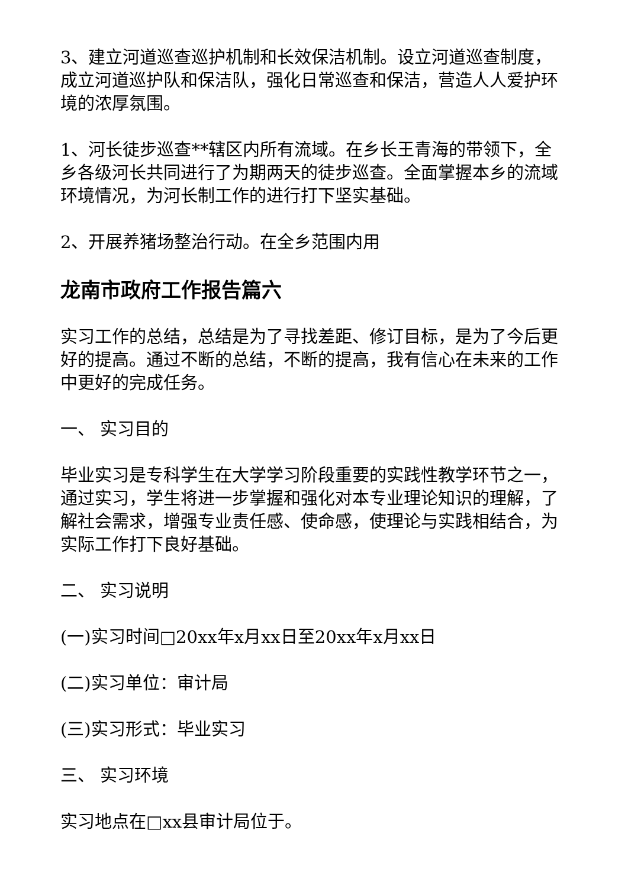3、建立河道巡查巡护机制和长效保洁机制。设立河道巡查制度，成立河道巡护队和保洁队，强化日常巡查和保洁，营造人人爱护环境的浓厚氛围。
1、河长徒步巡查**辖区内所有流域。在乡长王青海的带领下，全乡各级河长共同进行了为期两天的徒步巡查。全面掌握本乡的流域环境情况，为河长制工作的进行打下坚实基础。
2、开展养猪场整治行动。在全乡范围内用
龙南市政府工作报告篇六
实习工作的总结，总结是为了寻找差距、修订目标，是为了今后更好的提高。通过不断的总结，不断的提高，我有信心在未来的工作中更好的完成任务。
一、 实习目的
毕业实习是专科学生在大学学习阶段重要的实践性教学环节之一，通过实习，学生将进一步掌握和强化对本专业理论知识的理解，了解社会需求，增强专业责任感、使命感，使理论与实践相结合，为实际工作打下良好基础。
二、 实习说明
(一)实习时间□20xx年x月xx日至20xx年x月xx日
(二)实习单位：审计局
(三)实习形式：毕业实习
三、 实习环境
实习地点在□xx县审计局位于。